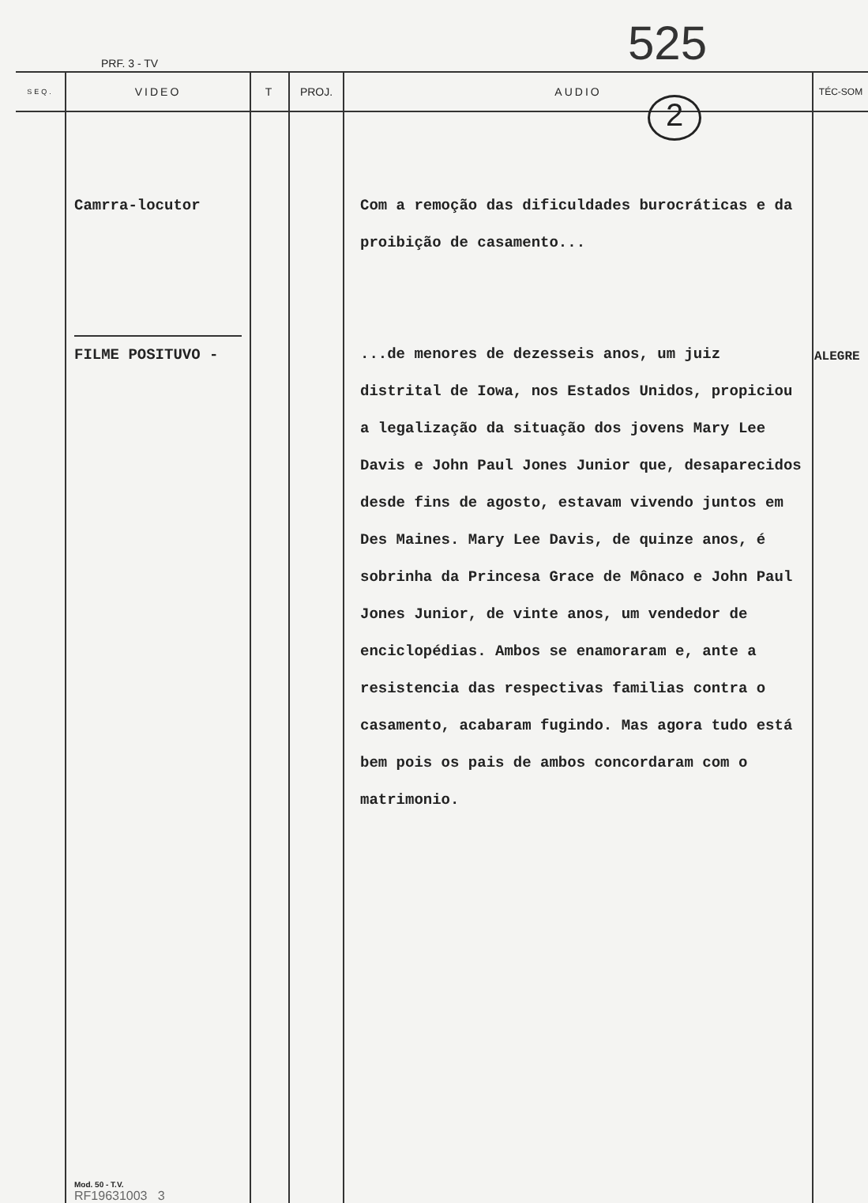525
PRF. 3 - TV
| SEQ. | VIDEO | T | PROJ. | AUDIO | TÉC-SOM |
| --- | --- | --- | --- | --- | --- |
| | Camrra-locutor FILME POSITUVO - Mod. 50 - T.V. RF19631003 3 | | | Com a remoção das dificuldades burocráticas e da proibição de casamento... ...de menores de dezesseis anos, um juiz distrital de Iowa, nos Estados Unidos, propiciou a legalização da situação dos jovens Mary Lee Davis e John Paul Jones Junior que, desaparecidos desde fins de agosto, estavam vivendo juntos em Des Maines. Mary Lee Davis, de quinze anos, é sobrinha da Princesa Grace de Mônaco e John Paul Jones Junior, de vinte anos, um vendedor de enciclopédias. Ambos se enamoraram e, ante a resistencia das respectivas familias contra o casamento, acabaram fugindo. Mas agora tudo está bem pois os pais de ambos concordaram com o matrimonio. | ALEGRE |
2